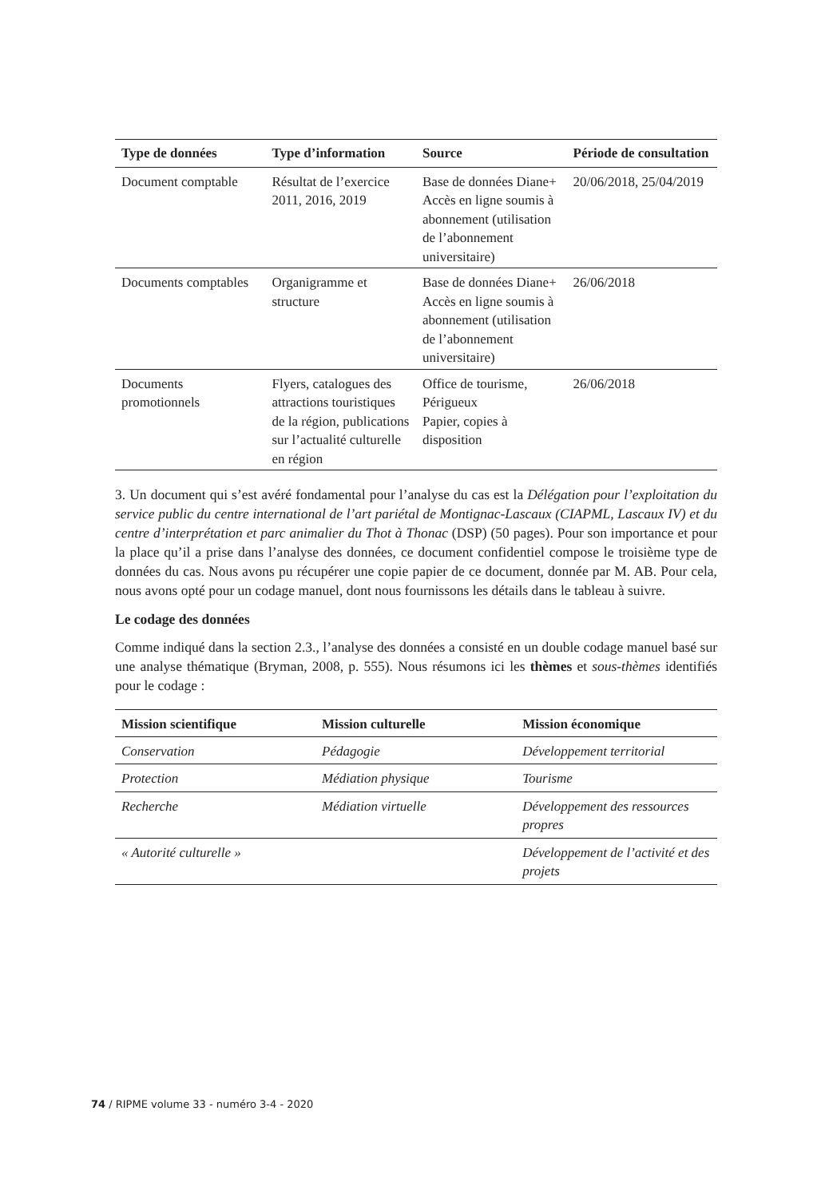| Type de données | Type d’information | Source | Période de consultation |
| --- | --- | --- | --- |
| Document comptable | Résultat de l’exercice 2011, 2016, 2019 | Base de données Diane+ Accès en ligne soumis à abonnement (utilisation de l’abonnement universitaire) | 20/06/2018, 25/04/2019 |
| Documents comptables | Organigramme et structure | Base de données Diane+ Accès en ligne soumis à abonnement (utilisation de l’abonnement universitaire) | 26/06/2018 |
| Documents promotionnels | Flyers, catalogues des attractions touristiques de la région, publications sur l’actualité culturelle en région | Office de tourisme, Périgueux Papier, copies à disposition | 26/06/2018 |
3. Un document qui s’est avéré fondamental pour l’analyse du cas est la Délégation pour l’exploitation du service public du centre international de l’art pariétal de Montignac-Lascaux (CIAPML, Lascaux IV) et du centre d’interprétation et parc animalier du Thot à Thonac (DSP) (50 pages). Pour son importance et pour la place qu’il a prise dans l’analyse des données, ce document confidentiel compose le troisième type de données du cas. Nous avons pu récupérer une copie papier de ce document, donnée par M. AB. Pour cela, nous avons opté pour un codage manuel, dont nous fournissons les détails dans le tableau à suivre.
Le codage des données
Comme indiqué dans la section 2.3., l’analyse des données a consisté en un double codage manuel basé sur une analyse thématique (Bryman, 2008, p. 555). Nous résumons ici les thèmes et sous-thèmes identifiés pour le codage :
| Mission scientifique | Mission culturelle | Mission économique |
| --- | --- | --- |
| Conservation | Pédagogie | Développement territorial |
| Protection | Médiation physique | Tourisme |
| Recherche | Médiation virtuelle | Développement des ressources propres |
| « Autorité culturelle » | | Développement de l’activité et des projets |
74 / RIPME volume 33 - numéro 3-4 - 2020